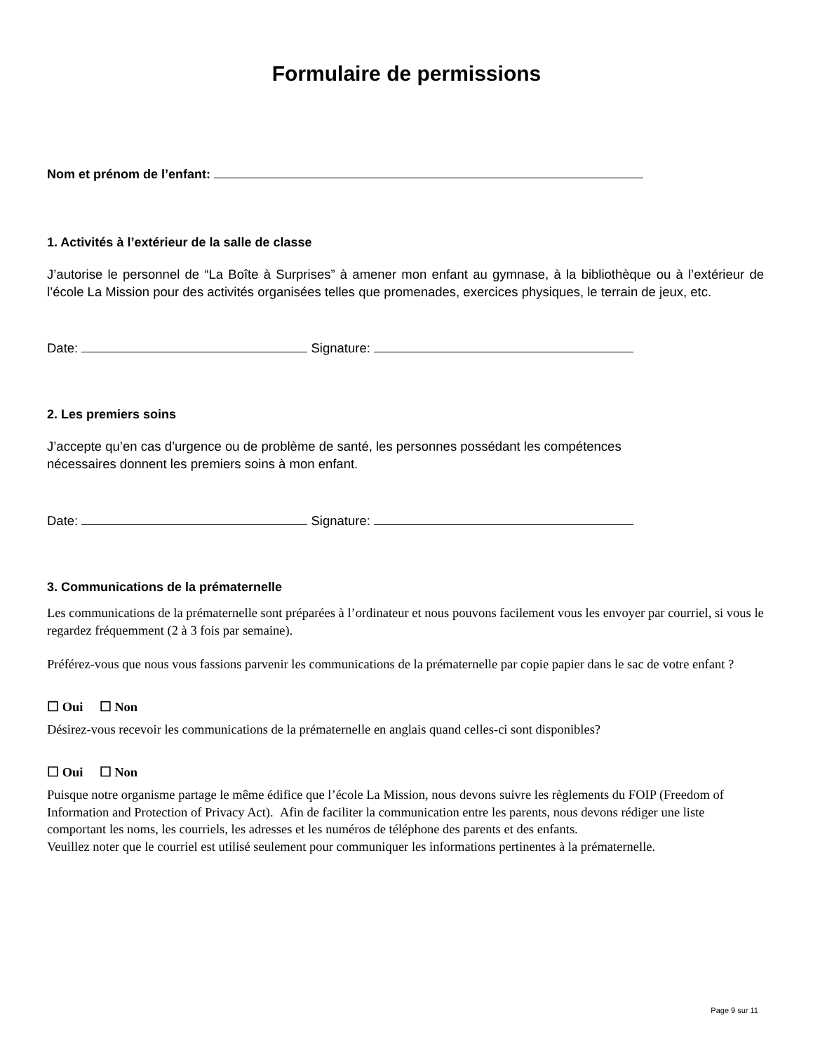Formulaire de permissions
Nom et prénom de l’enfant:
1. Activités à l’extérieur de la salle de classe
J’autorise le personnel de “La Boîte à Surprises” à amener mon enfant au gymnase, à la bibliothèque ou à l’extérieur de l’école La Mission pour des activités organisées telles que promenades, exercices physiques, le terrain de jeux, etc.
Date: Signature:
2. Les premiers soins
J’accepte qu’en cas d’urgence ou de problème de santé, les personnes possédant les compétences
nécessaires donnent les premiers soins à mon enfant.
Date: Signature:
3. Communications de la prématernelle
Les communications de la prématernelle sont préparées à l’ordinateur et nous pouvons facilement vous les envoyer par courriel, si vous le regardez fréquemment (2 à 3 fois par semaine).
Préférez-vous que nous vous fassions parvenir les communications de la prématernelle par copie papier dans le sac de votre enfant ?
☐ Oui ☐ Non
Désirez-vous recevoir les communications de la prématernelle en anglais quand celles-ci sont disponibles?
☐ Oui ☐ Non
Puisque notre organisme partage le même édifice que l’école La Mission, nous devons suivre les règlements du FOIP (Freedom of Information and Protection of Privacy Act). Afin de faciliter la communication entre les parents, nous devons rédiger une liste comportant les noms, les courriels, les adresses et les numéros de téléphone des parents et des enfants.
Veuillez noter que le courriel est utilisé seulement pour communiquer les informations pertinentes à la prématernelle.
Page 9 sur 11